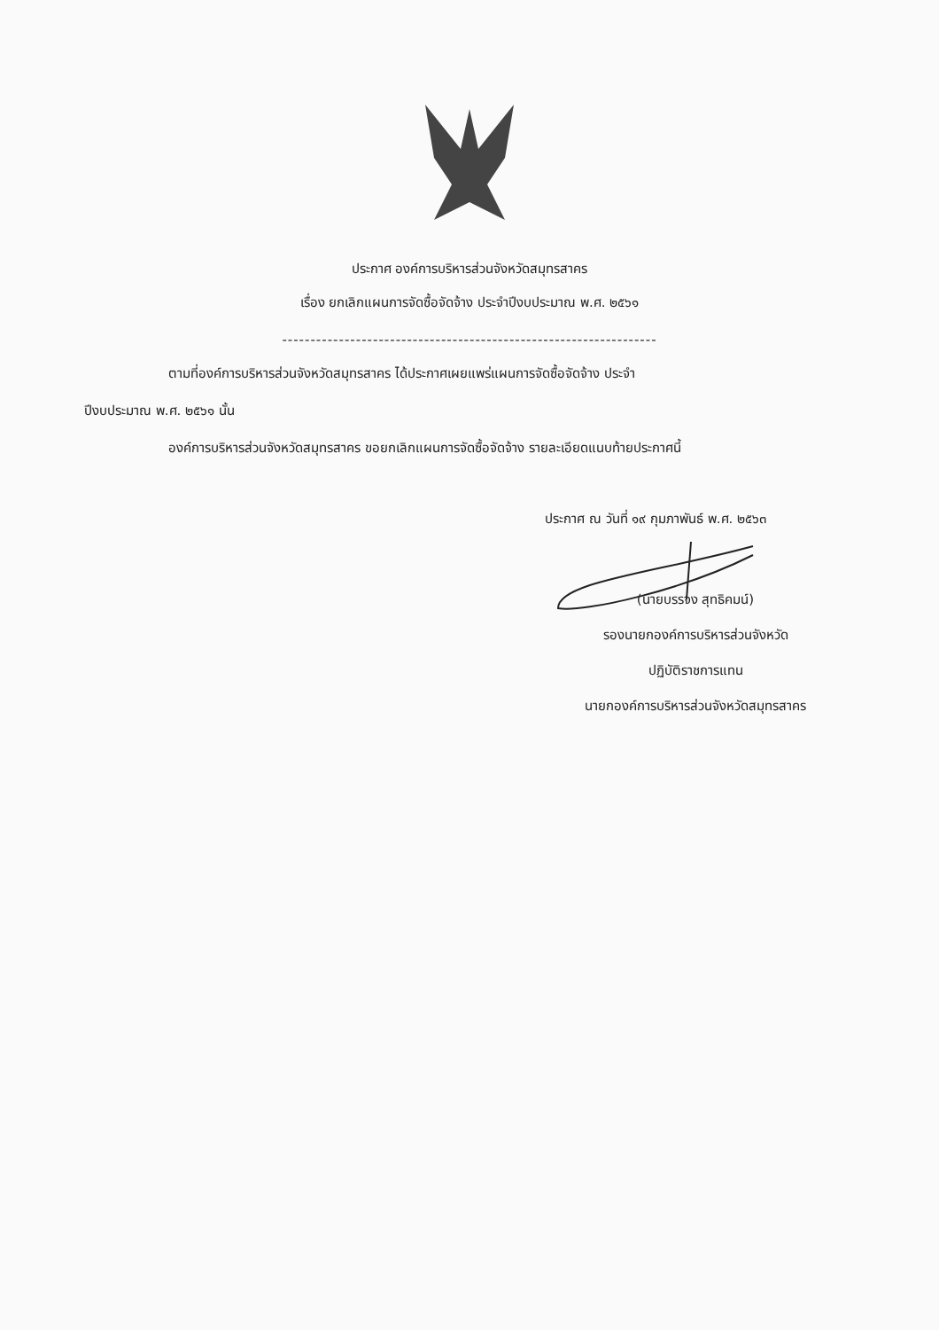ประกาศ องค์การบริหารส่วนจังหวัดสมุทรสาคร
เรื่อง ยกเลิกแผนการจัดซื้อจัดจ้าง ประจำปีงบประมาณ พ.ศ. ๒๕๖๑
------------------------------------------------------------------
ตามที่องค์การบริหารส่วนจังหวัดสมุทรสาคร ได้ประกาศเผยแพร่แผนการจัดซื้อจัดจ้าง ประจำ
ปีงบประมาณ พ.ศ. ๒๕๖๑ นั้น
องค์การบริหารส่วนจังหวัดสมุทรสาคร ขอยกเลิกแผนการจัดซื้อจัดจ้าง รายละเอียดแนบท้ายประกาศนี้
ประกาศ ณ วันที่ ๑๙ กุมภาพันธ์ พ.ศ. ๒๕๖๓
(นายบรรจง สุทธิคมน์)
รองนายกองค์การบริหารส่วนจังหวัด
ปฏิบัติราชการแทน
นายกองค์การบริหารส่วนจังหวัดสมุทรสาคร